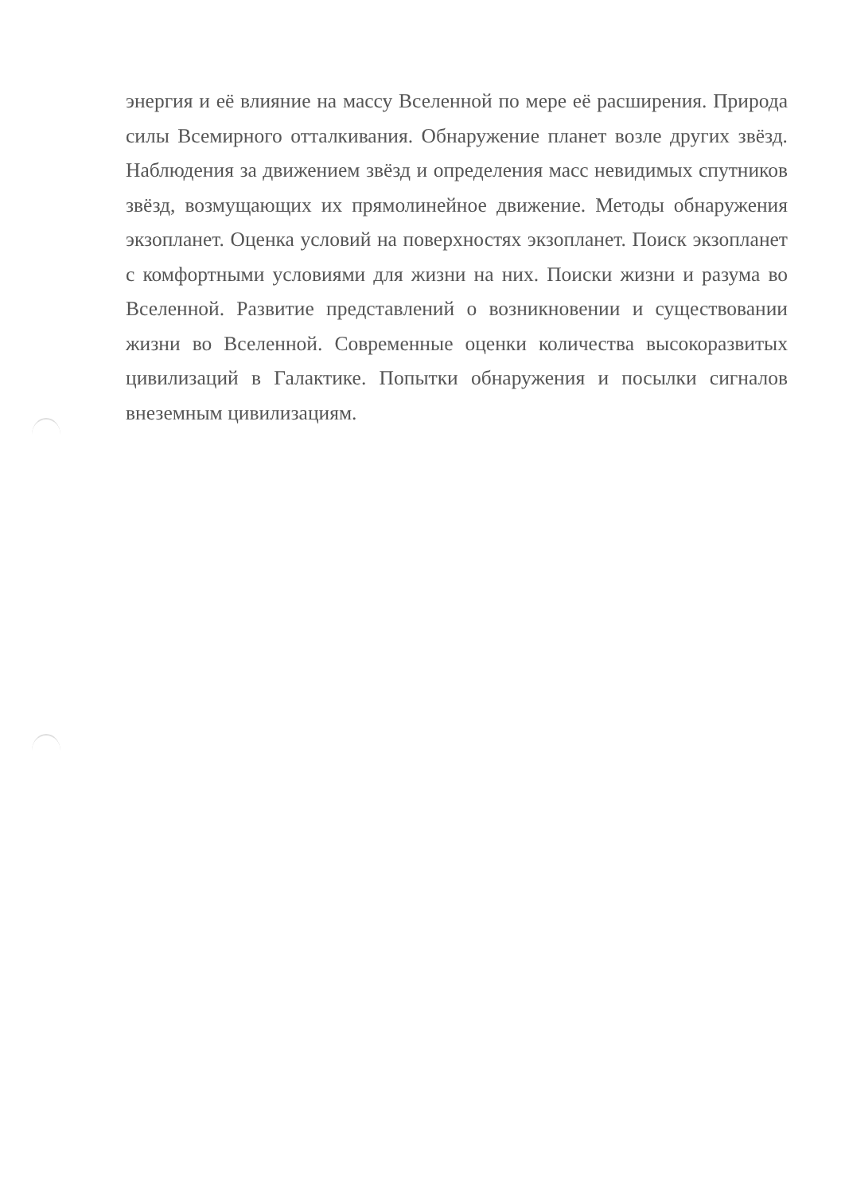энергия и её влияние на массу Вселенной по мере её расширения. Природа силы Всемирного отталкивания. Обнаружение планет возле других звёзд. Наблюдения за движением звёзд и определения масс невидимых спутников звёзд, возмущающих их прямолинейное движение. Методы обнаружения экзопланет. Оценка условий на поверхностях экзопланет. Поиск экзопланет с комфортными условиями для жизни на них. Поиски жизни и разума во Вселенной. Развитие представлений о возникновении и существовании жизни во Вселенной. Современные оценки количества высокоразвитых цивилизаций в Галактике. Попытки обнаружения и посылки сигналов внеземным цивилизациям.